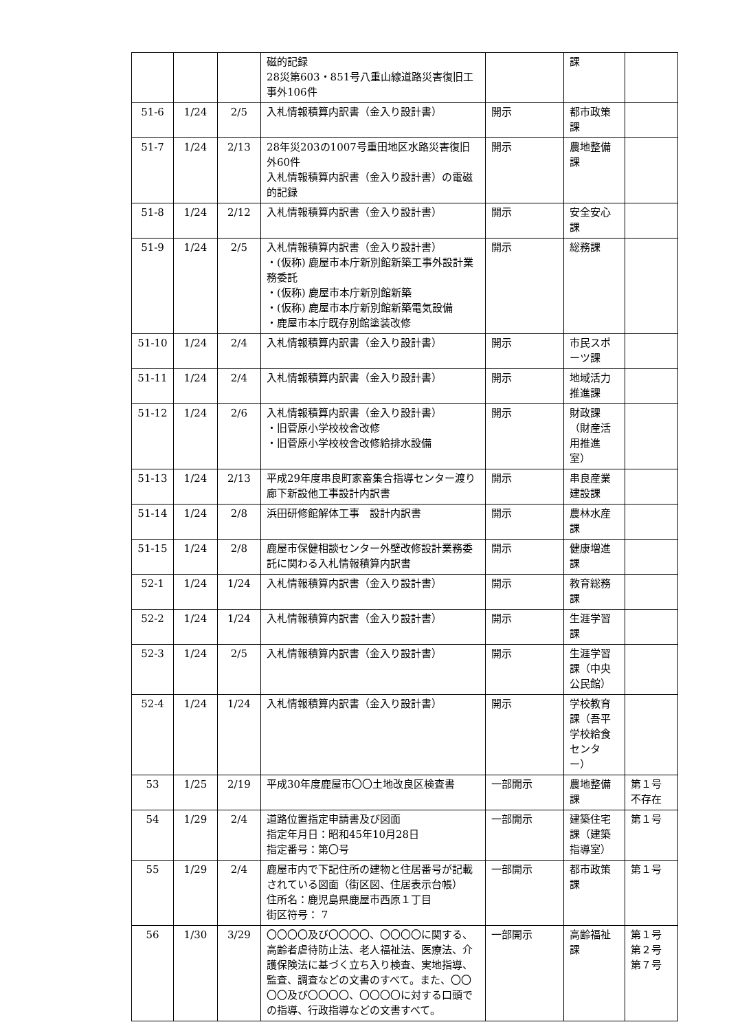| | | | 磁的記録 28災第603・851号八重山線道路災害復旧工事外106件 | | 課 | |
| 51-6 | 1/24 | 2/5 | 入札情報積算内訳書（金入り設計書） | 開示 | 都市政策課 | |
| 51-7 | 1/24 | 2/13 | 28年災203の1007号重田地区水路災害復旧外60件 入札情報積算内訳書（金入り設計書）の電磁的記録 | 開示 | 農地整備課 | |
| 51-8 | 1/24 | 2/12 | 入札情報積算内訳書（金入り設計書） | 開示 | 安全安心課 | |
| 51-9 | 1/24 | 2/5 | 入札情報積算内訳書（金入り設計書） ・(仮称) 鹿屋市本庁新別館新築工事外設計業務委託 ・(仮称) 鹿屋市本庁新別館新築 ・(仮称) 鹿屋市本庁新別館新築電気設備 ・鹿屋市本庁既存別館塗装改修 | 開示 | 総務課 | |
| 51-10 | 1/24 | 2/4 | 入札情報積算内訳書（金入り設計書） | 開示 | 市民スポーツ課 | |
| 51-11 | 1/24 | 2/4 | 入札情報積算内訳書（金入り設計書） | 開示 | 地域活力推進課 | |
| 51-12 | 1/24 | 2/6 | 入札情報積算内訳書（金入り設計書） ・旧菅原小学校校舎改修 ・旧菅原小学校校舎改修給排水設備 | 開示 | 財政課（財産活用推進室） | |
| 51-13 | 1/24 | 2/13 | 平成29年度串良町家畜集合指導センター渡り廊下新設他工事設計内訳書 | 開示 | 串良産業建設課 | |
| 51-14 | 1/24 | 2/8 | 浜田研修館解体工事 設計内訳書 | 開示 | 農林水産課 | |
| 51-15 | 1/24 | 2/8 | 鹿屋市保健相談センター外壁改修設計業務委託に関わる入札情報積算内訳書 | 開示 | 健康増進課 | |
| 52-1 | 1/24 | 1/24 | 入札情報積算内訳書（金入り設計書） | 開示 | 教育総務課 | |
| 52-2 | 1/24 | 1/24 | 入札情報積算内訳書（金入り設計書） | 開示 | 生涯学習課 | |
| 52-3 | 1/24 | 2/5 | 入札情報積算内訳書（金入り設計書） | 開示 | 生涯学習課（中央公民館） | |
| 52-4 | 1/24 | 1/24 | 入札情報積算内訳書（金入り設計書） | 開示 | 学校教育課（吾平学校給食センター） | |
| 53 | 1/25 | 2/19 | 平成30年度鹿屋市〇〇土地改良区検査書 | 一部開示 | 農地整備課 | 第１号 不存在 |
| 54 | 1/29 | 2/4 | 道路位置指定申請書及び図面 指定年月日：昭和45年10月28日 指定番号：第〇号 | 一部開示 | 建築住宅課（建築指導室） | 第１号 |
| 55 | 1/29 | 2/4 | 鹿屋市内で下記住所の建物と住居番号が記載されている図面（街区図、住居表示台帳） 住所名：鹿児島県鹿屋市西原１丁目 街区符号： 7 | 一部開示 | 都市政策課 | 第１号 |
| 56 | 1/30 | 3/29 | 〇〇〇〇及び〇〇〇〇、〇〇〇〇に関する、高齢者虐待防止法、老人福祉法、医療法、介護保険法に基づく立ち入り検査、実地指導、監査、調査などの文書のすべて。また、〇〇〇〇及び〇〇〇〇、〇〇〇〇に対する口頭での指導、行政指導などの文書すべて。 | 一部開示 | 高齢福祉課 | 第１号 第２号 第７号 |